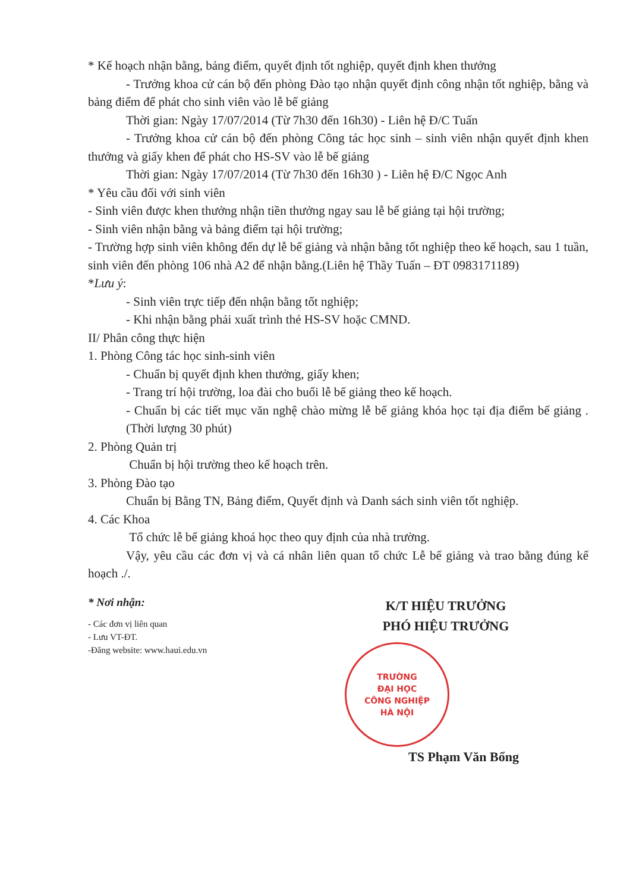* Kế hoạch nhận bằng, bảng điểm, quyết định tốt nghiệp, quyết định khen thưởng
- Trưởng khoa cử cán bộ đến phòng Đào tạo nhận quyết định công nhận tốt nghiệp, bằng và bảng điểm để phát cho sinh viên vào lễ bế giảng
Thời gian: Ngày 17/07/2014 (Từ 7h30 đến 16h30) - Liên hệ Đ/C Tuấn
- Trưởng khoa cử cán bộ đến phòng Công tác học sinh – sinh viên nhận quyết định khen thưởng và giấy khen để phát cho HS-SV vào lễ bế giảng
Thời gian: Ngày 17/07/2014 (Từ 7h30 đến 16h30 ) - Liên hệ Đ/C Ngọc Anh
* Yêu cầu đối với sinh viên
- Sinh viên được khen thưởng nhận tiền thưởng ngay sau lễ bế giảng tại hội trường;
- Sinh viên nhận bằng và bảng điểm tại hội trường;
- Trường hợp sinh viên không đến dự lễ bế giảng và nhận bằng tốt nghiệp theo kế hoạch, sau 1 tuần, sinh viên đến phòng 106 nhà A2 để nhận bằng.(Liên hệ Thầy Tuấn – ĐT 0983171189)
*Lưu ý:
- Sinh viên trực tiếp đến nhận bằng tốt nghiệp;
- Khi nhận bằng phải xuất trình thẻ HS-SV hoặc CMND.
II/ Phân công thực hiện
1. Phòng Công tác học sinh-sinh viên
- Chuẩn bị quyết định khen thưởng, giấy khen;
- Trang trí hội trường, loa đài cho buổi lễ bế giảng theo kế hoạch.
- Chuẩn bị các tiết mục văn nghệ chào mừng lễ bế giảng khóa học tại địa điểm bế giảng . (Thời lượng 30 phút)
2. Phòng Quản trị
Chuẩn bị hội trường theo kế hoạch trên.
3. Phòng Đào tạo
Chuẩn bị Bằng TN, Bảng điểm, Quyết định và Danh sách sinh viên tốt nghiệp.
4. Các Khoa
Tổ chức lễ bế giảng khoá học theo quy định của nhà trường.
Vậy, yêu cầu các đơn vị và cá nhân liên quan tổ chức Lễ bế giảng và trao bằng đúng kế hoạch ./.
* Nơi nhận:
- Các đơn vị liên quan
- Lưu VT-ĐT.
-Đăng website: www.haui.edu.vn
K/T HIỆU TRƯỞNG
PHÓ HIỆU TRƯỞNG
TRƯỜNG
ĐẠI HỌC
CÔNG NGHIỆP
HÀ NỘI
TS Phạm Văn Bổng